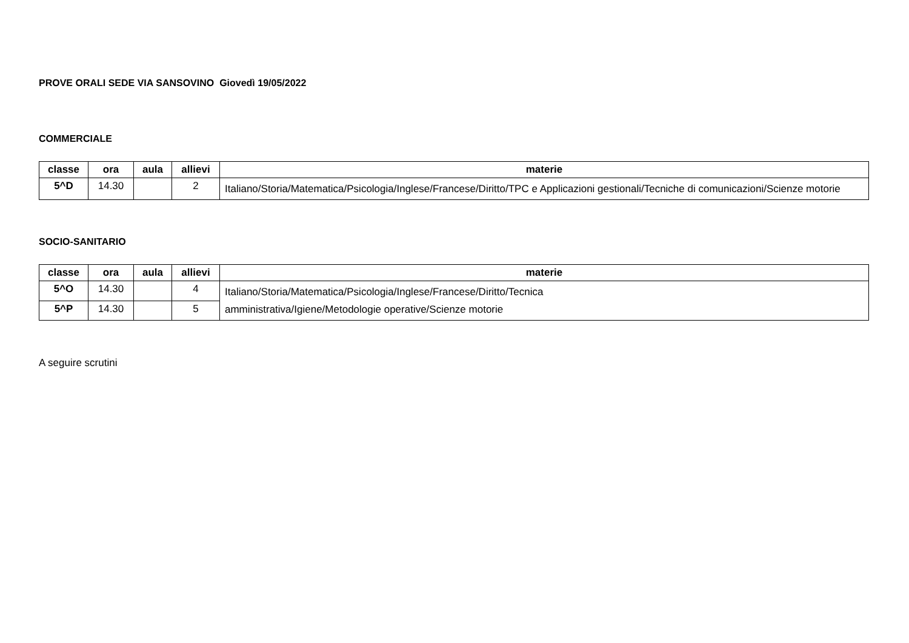PROVE ORALI SEDE VIA SANSOVINO Giovedì 19/05/2022
COMMERCIALE
| classe | ora | aula | allievi | materie |
| --- | --- | --- | --- | --- |
| 5^D | 14.30 | | 2 | Italiano/Storia/Matematica/Psicologia/Inglese/Francese/Diritto/TPC e Applicazioni gestionali/Tecniche di comunicazioni/Scienze motorie |
SOCIO-SANITARIO
| classe | ora | aula | allievi | materie |
| --- | --- | --- | --- | --- |
| 5^O | 14.30 | | 4 | Italiano/Storia/Matematica/Psicologia/Inglese/Francese/Diritto/Tecnica amministrativa/Igiene/Metodologie operative/Scienze motorie |
| 5^P | 14.30 | | 5 | |
A seguire scrutini